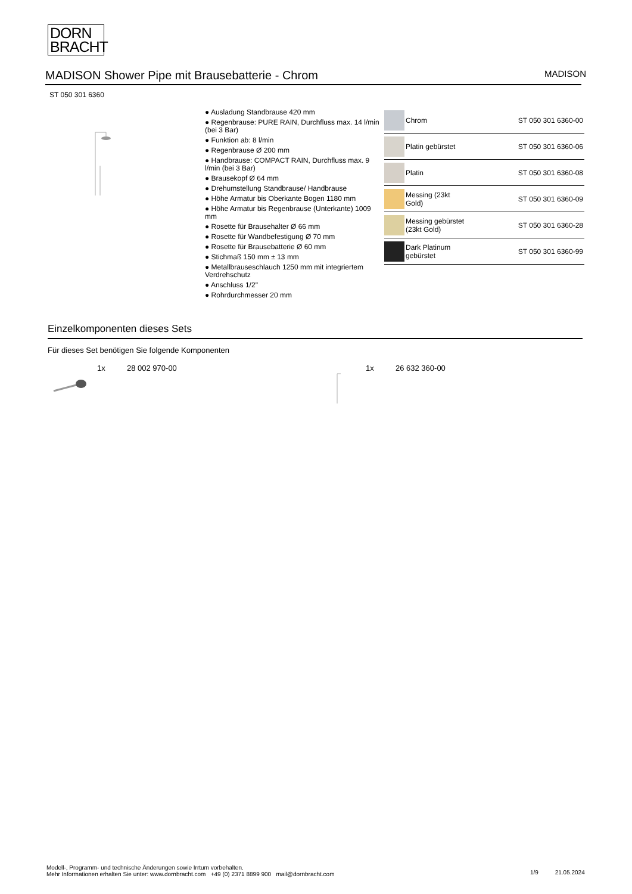DORN
BRACHT
MADISON Shower Pipe mit Brausebatterie - Chrom
MADISON
ST 050 301 6360
● Ausladung Standbrause 420 mm
● Regenbrause: PURE RAIN, Durchfluss max. 14 l/min (bei 3 Bar)
● Funktion ab: 8 l/min
● Regenbrause Ø 200 mm
● Handbrause: COMPACT RAIN, Durchfluss max. 9 l/min (bei 3 Bar)
● Brausekopf Ø 64 mm
● Drehumstellung Standbrause/ Handbrause
● Höhe Armatur bis Oberkante Bogen 1180 mm
● Höhe Armatur bis Regenbrause (Unterkante) 1009 mm
● Rosette für Brausehalter Ø 66 mm
● Rosette für Wandbefestigung Ø 70 mm
● Rosette für Brausebatterie Ø 60 mm
● Stichmaß 150 mm ± 13 mm
● Metallbrauseschlauch 1250 mm mit integriertem Verdrehschutz
● Anschluss 1/2"
● Rohrdurchmesser 20 mm
| | Chrom | ST 050 301 6360-00 |
| | Platin gebürstet | ST 050 301 6360-06 |
| | Platin | ST 050 301 6360-08 |
| | Messing (23kt Gold) | ST 050 301 6360-09 |
| | Messing gebürstet (23kt Gold) | ST 050 301 6360-28 |
| | Dark Platinum gebürstet | ST 050 301 6360-99 |
Einzelkomponenten dieses Sets
Für dieses Set benötigen Sie folgende Komponenten
1x 28 002 970-00 1x 26 632 360-00
Modell-, Programm- und technische Änderungen sowie Irrtum vorbehalten.
Mehr Informationen erhalten Sie unter: www.dornbracht.com +49 (0) 2371 8899 900 mail@dornbracht.com
1/9 21.05.2024